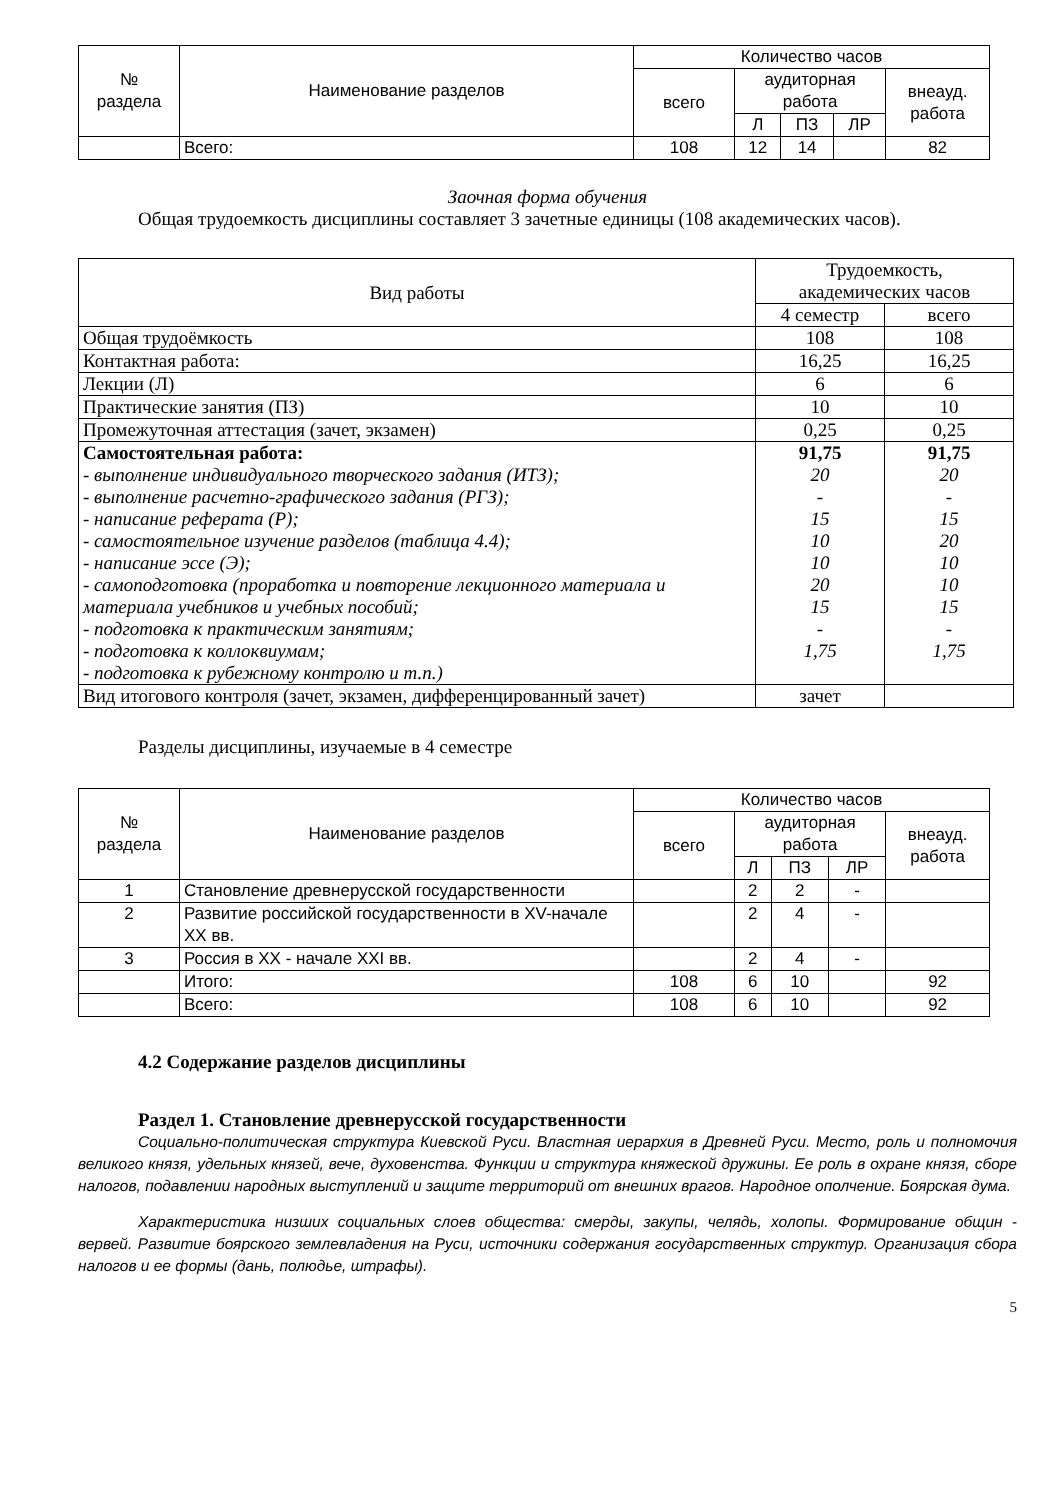| № раздела | Наименование разделов | Количество часов | | | | |
| --- | --- | --- | --- | --- | --- | --- |
| | | всего | аудиторная работа | | | внеауд. работа |
| | | | Л | ПЗ | ЛР | |
| | Всего: | 108 | 12 | 14 | | 82 |
Заочная форма обучения
Общая трудоемкость дисциплины составляет 3 зачетные единицы (108 академических часов).
| Вид работы | Трудоемкость, академических часов | |
| --- | --- | --- |
| | 4 семестр | всего |
| Общая трудоёмкость | 108 | 108 |
| Контактная работа: | 16,25 | 16,25 |
| Лекции (Л) | 6 | 6 |
| Практические занятия (ПЗ) | 10 | 10 |
| Промежуточная аттестация (зачет, экзамен) | 0,25 | 0,25 |
| Самостоятельная работа: - выполнение индивидуального творческого задания (ИТЗ); - выполнение расчетно-графического задания (РГЗ); - написание реферата (Р); - самостоятельное изучение разделов (таблица 4.4); - написание эссе (Э); - самоподготовка (проработка и повторение лекционного материала и материала учебников и учебных пособий; - подготовка к практическим занятиям; - подготовка к коллоквиумам; - подготовка к рубежному контролю и т.п.) | 91,75 20 - 15 10 10 20 15 - 1,75 | 91,75 20 - 15 20 10 10 15 - 1,75 |
| Вид итогового контроля (зачет, экзамен, дифференцированный зачет) | зачет | |
Разделы дисциплины, изучаемые в 4 семестре
| № раздела | Наименование разделов | Количество часов | | | | |
| --- | --- | --- | --- | --- | --- | --- |
| | | всего | аудиторная работа | | | внеауд. работа |
| | | | Л | ПЗ | ЛР | |
| 1 | Становление древнерусской государственности | | 2 | 2 | - | |
| 2 | Развитие российской государственности в XV-начале XX вв. | | 2 | 4 | - | |
| 3 | Россия в XX - начале XXI вв. | | 2 | 4 | - | |
| | Итого: | 108 | 6 | 10 | | 92 |
| | Всего: | 108 | 6 | 10 | | 92 |
4.2 Содержание разделов дисциплины
Раздел 1. Становление древнерусской государственности
Социально-политическая структура Киевской Руси. Властная иерархия в Древней Руси. Место, роль и полномочия великого князя, удельных князей, вече, духовенства. Функции и структура княжеской дружины. Ее роль в охране князя, сборе налогов, подавлении народных выступлений и защите территорий от внешних врагов. Народное ополчение. Боярская дума.
Характеристика низших социальных слоев общества: смерды, закупы, челядь, холопы. Формирование общин - вервей. Развитие боярского землевладения на Руси, источники содержания государственных структур. Организация сбора налогов и ее формы (дань, полюдье, штрафы).
5